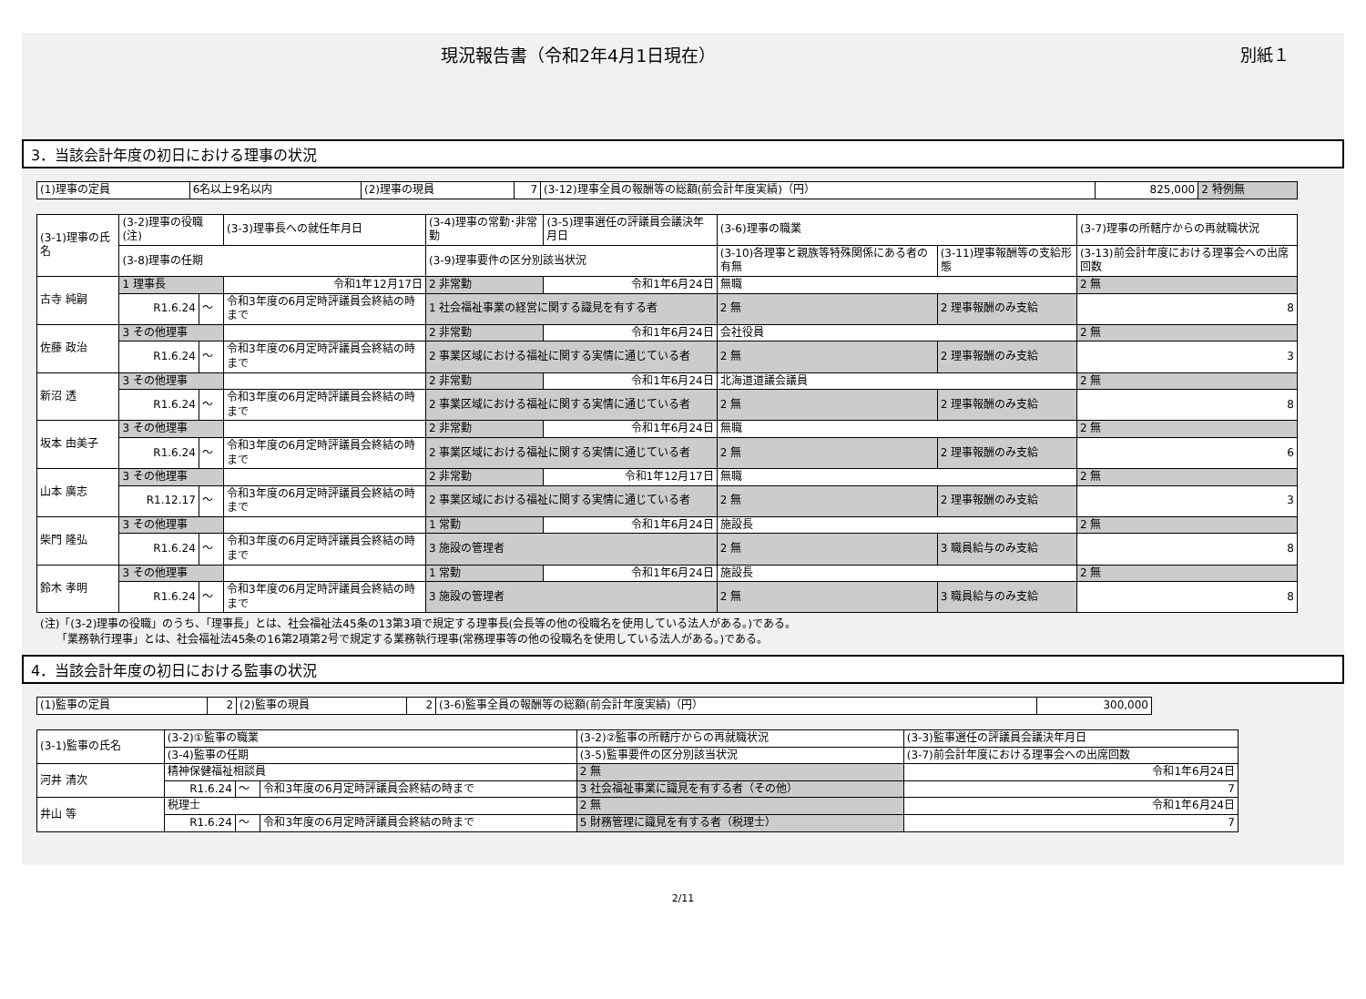現況報告書（令和2年4月1日現在） 別紙１
3．当該会計年度の初日における理事の状況
| (1)理事の定員 | 6名以上9名以内 | (2)理事の現員 | 7 | (3-12)理事全員の報酬等の総額(前会計年度実績)（円） | 825,000 | 2 特例無 |
| (3-1)理事の氏名 | (3-2)理事の役職(注) | | | (3-3)理事長への就任年月日 | (3-4)理事の常勤･非常勤 | (3-5)理事選任の評議員会議決年月日 | (3-6)理事の職業 | | (3-7)理事の所轄庁からの再就職状況 |
| --- | --- | --- | --- | --- | --- | --- | --- | --- | --- |
| | (3-8)理事の任期 | | | | (3-9)理事要件の区分別該当状況 | | (3-10)各理事と親族等特殊関係にある者の有無 | (3-11)理事報酬等の支給形態 | (3-13)前会計年度における理事会への出席回数 |
| 古寺 純嗣 | 1 理事長 | | | 令和1年12月17日 | 2 非常勤 | 令和1年6月24日 | 無職 | | 2 無 |
| | R1.6.24 | ～ | 令和3年度の6月定時評議員会終結の時まで | | 1 社会福祉事業の経営に関する識見を有する者 | | 2 無 | 2 理事報酬のみ支給 | 8 |
| 佐藤 政治 | 3 その他理事 | | | | 2 非常勤 | 令和1年6月24日 | 会社役員 | | 2 無 |
| | R1.6.24 | ～ | 令和3年度の6月定時評議員会終結の時まで | | 2 事業区域における福祉に関する実情に通じている者 | | 2 無 | 2 理事報酬のみ支給 | 3 |
| 新沼 透 | 3 その他理事 | | | | 2 非常勤 | 令和1年6月24日 | 北海道道議会議員 | | 2 無 |
| | R1.6.24 | ～ | 令和3年度の6月定時評議員会終結の時まで | | 2 事業区域における福祉に関する実情に通じている者 | | 2 無 | 2 理事報酬のみ支給 | 8 |
| 坂本 由美子 | 3 その他理事 | | | | 2 非常勤 | 令和1年6月24日 | 無職 | | 2 無 |
| | R1.6.24 | ～ | 令和3年度の6月定時評議員会終結の時まで | | 2 事業区域における福祉に関する実情に通じている者 | | 2 無 | 2 理事報酬のみ支給 | 6 |
| 山本 廣志 | 3 その他理事 | | | | 2 非常勤 | 令和1年12月17日 | 無職 | | 2 無 |
| | R1.12.17 | ～ | 令和3年度の6月定時評議員会終結の時まで | | 2 事業区域における福祉に関する実情に通じている者 | | 2 無 | 2 理事報酬のみ支給 | 3 |
| 柴門 隆弘 | 3 その他理事 | | | | 1 常勤 | 令和1年6月24日 | 施設長 | | 2 無 |
| | R1.6.24 | ～ | 令和3年度の6月定時評議員会終結の時まで | | 3 施設の管理者 | | 2 無 | 3 職員給与のみ支給 | 8 |
| 鈴木 孝明 | 3 その他理事 | | | | 1 常勤 | 令和1年6月24日 | 施設長 | | 2 無 |
| | R1.6.24 | ～ | 令和3年度の6月定時評議員会終結の時まで | | 3 施設の管理者 | | 2 無 | 3 職員給与のみ支給 | 8 |
(注)「(3-2)理事の役職」のうち、「理事長」とは、社会福祉法45条の13第3項で規定する理事長(会長等の他の役職名を使用している法人がある。)である。
　　「業務執行理事」とは、社会福祉法45条の16第2項第2号で規定する業務執行理事(常務理事等の他の役職名を使用している法人がある。)である。
4．当該会計年度の初日における監事の状況
| (1)監事の定員 | 2 | (2)監事の現員 | 2 | (3-6)監事全員の報酬等の総額(前会計年度実績)（円） | 300,000 |
| (3-1)監事の氏名 | (3-2)①監事の職業 | | | (3-2)②監事の所轄庁からの再就職状況 | (3-3)監事選任の評議員会議決年月日 |
| --- | --- | --- | --- | --- | --- |
| | (3-4)監事の任期 | | | (3-5)監事要件の区分別該当状況 | (3-7)前会計年度における理事会への出席回数 |
| 河井 清次 | 精神保健福祉相談員 | | | 2 無 | 令和1年6月24日 |
| | R1.6.24 | ～ | 令和3年度の6月定時評議員会終結の時まで | 3 社会福祉事業に識見を有する者（その他） | 7 |
| 井山 等 | 税理士 | | | 2 無 | 令和1年6月24日 |
| | R1.6.24 | ～ | 令和3年度の6月定時評議員会終結の時まで | 5 財務管理に識見を有する者（税理士） | 7 |
2/11